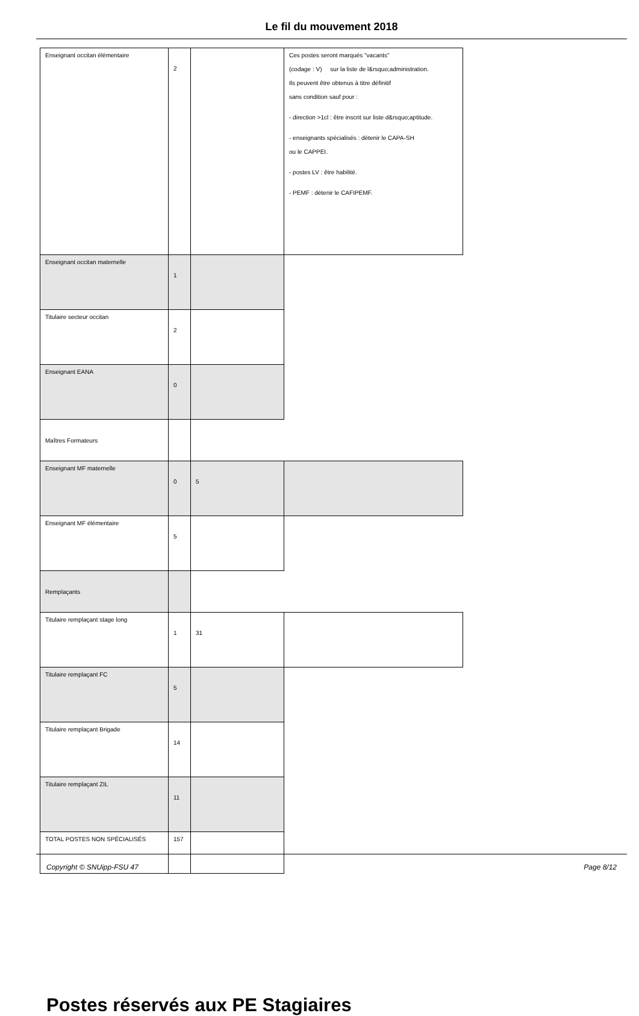Le fil du mouvement 2018
| Enseignant occitan élémentaire | 2 | | Ces postes seront marqués "vacants" (codage : V) sur la liste de l&rsquo;administration. Ils peuvent être obtenus à titre définitif sans condition sauf pour : - direction >1cl : être inscrit sur liste d&rsquo;aptitude. - enseignants spécialisés : détenir le CAPA-SH ou le CAPPEI. - postes LV : être habilité. - PEMF : détenir le CAFIPEMF. |
| Enseignant occitan maternelle | 1 | | |
| Titulaire secteur occitan | 2 | | |
| Enseignant EANA | 0 | | |
| Maîtres Formateurs | | | |
| Enseignant MF maternelle | 0 | 5 | |
| Enseignant MF élémentaire | 5 | | |
| Remplaçants | | | |
| Titulaire remplaçant stage long | 1 | 31 | |
| Titulaire remplaçant FC | 5 | | |
| Titulaire remplaçant Brigade | 14 | | |
| Titulaire remplaçant ZIL | 11 | | |
| TOTAL POSTES NON SPÉCIALISÉS | 157 | | |
Postes réservés aux PE Stagiaires
Copyright © SNUipp-FSU 47 Page 8/12